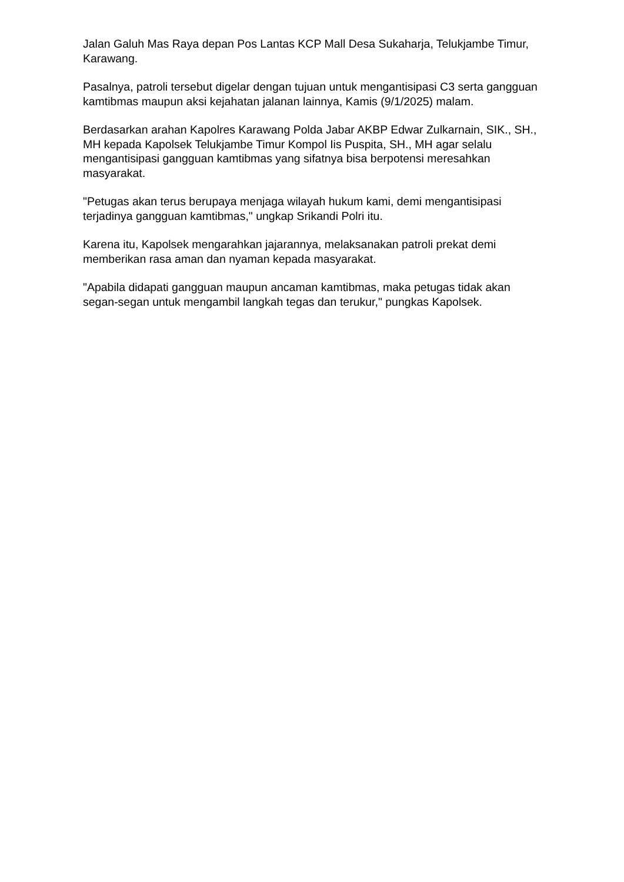Jalan Galuh Mas Raya depan Pos Lantas KCP Mall Desa Sukaharja, Telukjambe Timur, Karawang.
Pasalnya, patroli tersebut digelar dengan tujuan untuk mengantisipasi C3 serta gangguan kamtibmas maupun aksi kejahatan jalanan lainnya, Kamis (9/1/2025) malam.
Berdasarkan arahan Kapolres Karawang Polda Jabar AKBP Edwar Zulkarnain, SIK., SH., MH kepada Kapolsek Telukjambe Timur Kompol Iis Puspita, SH., MH agar selalu mengantisipasi gangguan kamtibmas yang sifatnya bisa berpotensi meresahkan masyarakat.
"Petugas akan terus berupaya menjaga wilayah hukum kami, demi mengantisipasi terjadinya gangguan kamtibmas," ungkap Srikandi Polri itu.
Karena itu, Kapolsek mengarahkan jajarannya, melaksanakan patroli prekat demi memberikan rasa aman dan nyaman kepada masyarakat.
"Apabila didapati gangguan maupun ancaman kamtibmas, maka petugas tidak akan segan-segan untuk mengambil langkah tegas dan terukur," pungkas Kapolsek.